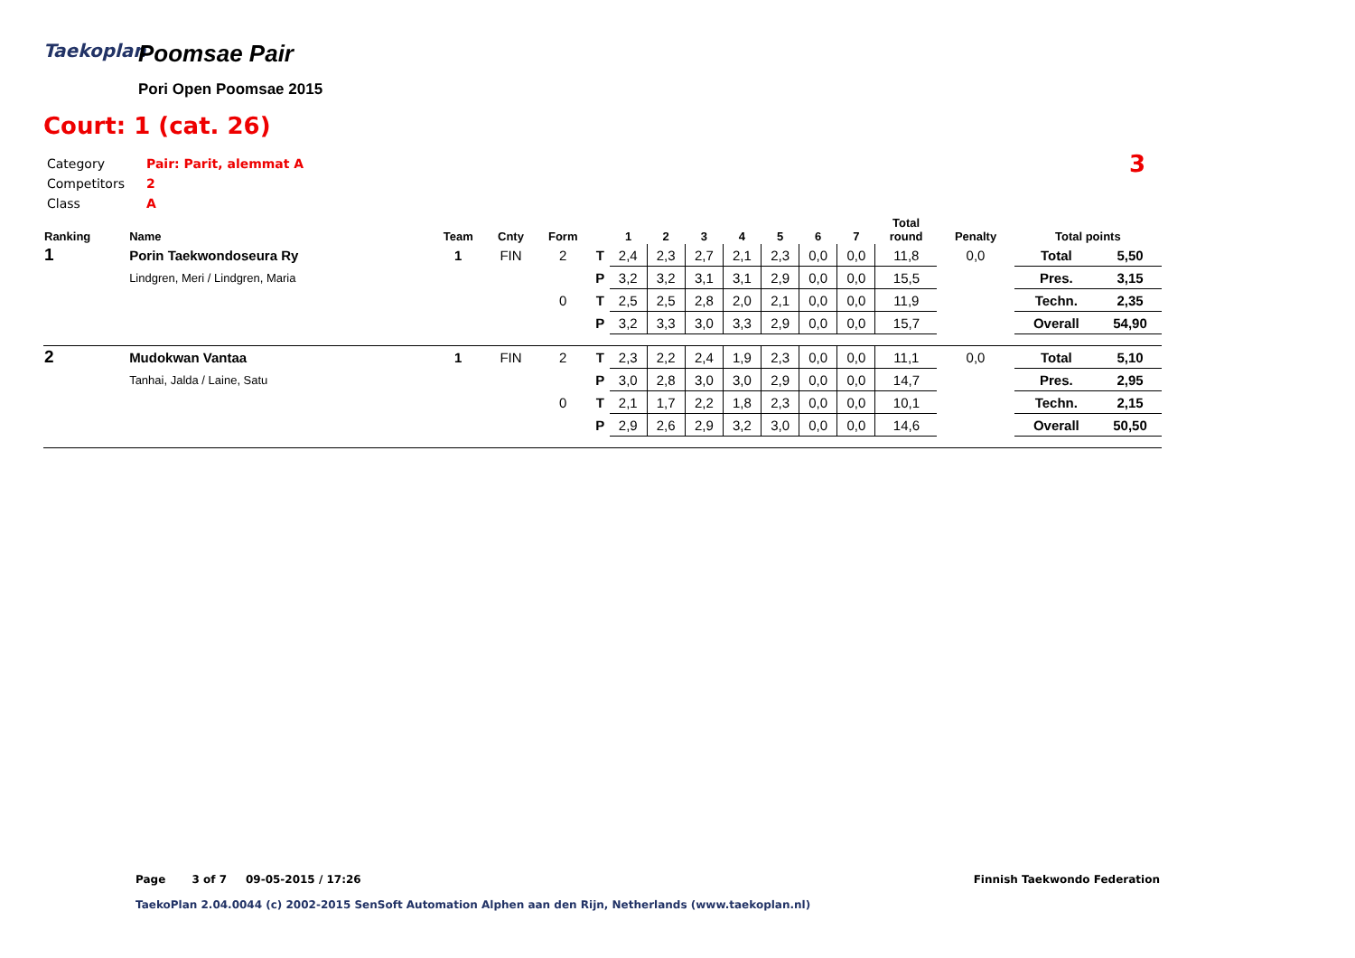Taekoplan
Poomsae Pair
Pori Open Poomsae 2015
Court: 1 (cat. 26)
Category Pair: Parit, alemmat A
Competitors 2
Class A
3
| Ranking | Name | Team | Cnty | Form | | 1 | 2 | 3 | 4 | 5 | 6 | 7 | Total round | Penalty | Total points | |
| --- | --- | --- | --- | --- | --- | --- | --- | --- | --- | --- | --- | --- | --- | --- | --- | --- |
| 1 | Porin Taekwondoseura Ry | 1 | FIN | 2 | T | 2,4 | 2,3 | 2,7 | 2,1 | 2,3 | 0,0 | 0,0 | 11,8 | 0,0 | Total | 5,50 |
| | Lindgren, Meri / Lindgren, Maria | | | | P | 3,2 | 3,2 | 3,1 | 3,1 | 2,9 | 0,0 | 0,0 | 15,5 | | Pres. | 3,15 |
| | | | | 0 | T | 2,5 | 2,5 | 2,8 | 2,0 | 2,1 | 0,0 | 0,0 | 11,9 | | Techn. | 2,35 |
| | | | | | P | 3,2 | 3,3 | 3,0 | 3,3 | 2,9 | 0,0 | 0,0 | 15,7 | | Overall | 54,90 |
| 2 | Mudokwan Vantaa | 1 | FIN | 2 | T | 2,3 | 2,2 | 2,4 | 1,9 | 2,3 | 0,0 | 0,0 | 11,1 | 0,0 | Total | 5,10 |
| | Tanhai, Jalda / Laine, Satu | | | | P | 3,0 | 2,8 | 3,0 | 3,0 | 2,9 | 0,0 | 0,0 | 14,7 | | Pres. | 2,95 |
| | | | | 0 | T | 2,1 | 1,7 | 2,2 | 1,8 | 2,3 | 0,0 | 0,0 | 10,1 | | Techn. | 2,15 |
| | | | | | P | 2,9 | 2,6 | 2,9 | 3,2 | 3,0 | 0,0 | 0,0 | 14,6 | | Overall | 50,50 |
Page 3 of 7 09-05-2015 / 17:26
TaekoPlan 2.04.0044 (c) 2002-2015 SenSoft Automation Alphen aan den Rijn, Netherlands (www.taekoplan.nl)
Finnish Taekwondo Federation